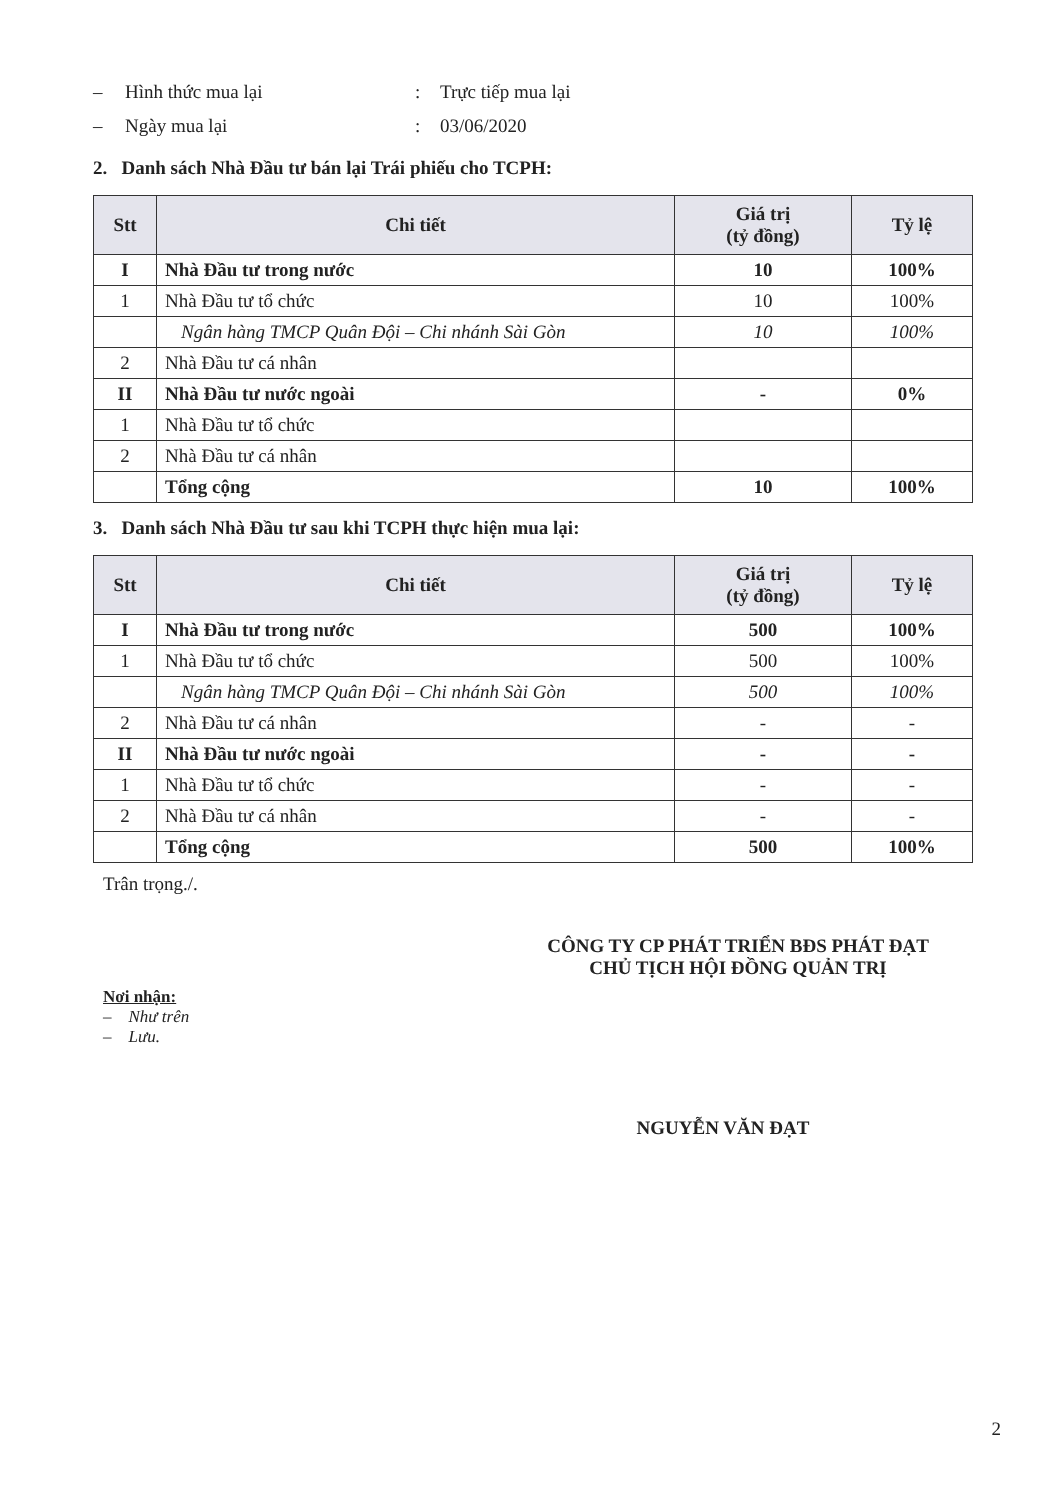– Hình thức mua lại: Trực tiếp mua lại
– Ngày mua lại: 03/06/2020
2. Danh sách Nhà Đầu tư bán lại Trái phiếu cho TCPH:
| Stt | Chi tiết | Giá trị (tỷ đồng) | Tỷ lệ |
| --- | --- | --- | --- |
| I | Nhà Đầu tư trong nước | 10 | 100% |
| 1 | Nhà Đầu tư tổ chức | 10 | 100% |
| | Ngân hàng TMCP Quân Đội – Chi nhánh Sài Gòn | 10 | 100% |
| 2 | Nhà Đầu tư cá nhân | | |
| II | Nhà Đầu tư nước ngoài | - | 0% |
| 1 | Nhà Đầu tư tổ chức | | |
| 2 | Nhà Đầu tư cá nhân | | |
| | Tổng cộng | 10 | 100% |
3. Danh sách Nhà Đầu tư sau khi TCPH thực hiện mua lại:
| Stt | Chi tiết | Giá trị (tỷ đồng) | Tỷ lệ |
| --- | --- | --- | --- |
| I | Nhà Đầu tư trong nước | 500 | 100% |
| 1 | Nhà Đầu tư tổ chức | 500 | 100% |
| | Ngân hàng TMCP Quân Đội – Chi nhánh Sài Gòn | 500 | 100% |
| 2 | Nhà Đầu tư cá nhân | - | - |
| II | Nhà Đầu tư nước ngoài | - | - |
| 1 | Nhà Đầu tư tổ chức | - | - |
| 2 | Nhà Đầu tư cá nhân | - | - |
| | Tổng cộng | 500 | 100% |
Trân trọng./.
CÔNG TY CP PHÁT TRIỂN BĐS PHÁT ĐẠT
CHỦ TỊCH HỘI ĐỒNG QUẢN TRỊ
Nơi nhận:
– Như trên
– Lưu.
NGUYỄN VĂN ĐẠT
2